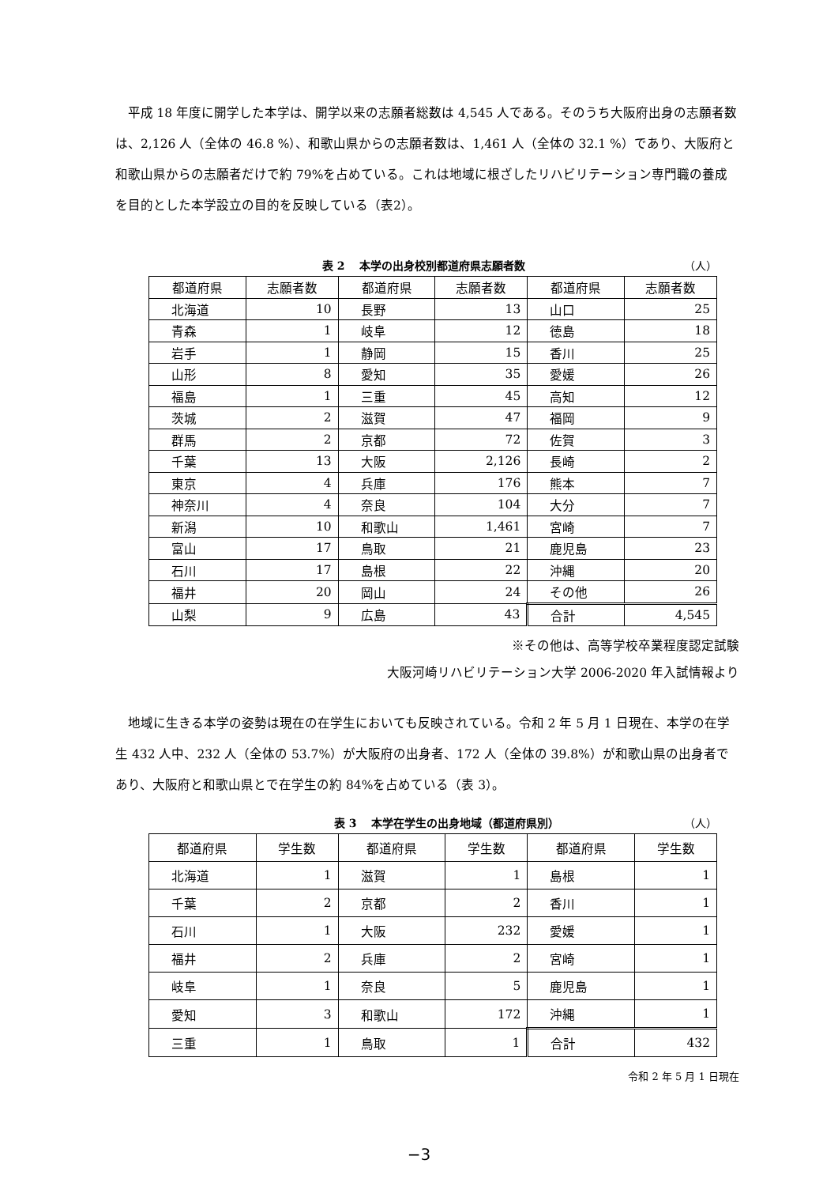平成 18 年度に開学した本学は、開学以来の志願者総数は 4,545 人である。そのうち大阪府出身の志願者数は、2,126 人（全体の 46.8 %）、和歌山県からの志願者数は、1,461 人（全体の 32.1 %）であり、大阪府と和歌山県からの志願者だけで約 79%を占めている。これは地域に根ざしたリハビリテーション専門職の養成を目的とした本学設立の目的を反映している（表2）。
表 2　 本学の出身校別都道府県志願者数 （人）
| 都道府県 | 志願者数 | 都道府県 | 志願者数 | 都道府県 | 志願者数 |
| --- | --- | --- | --- | --- | --- |
| 北海道 | 10 | 長野 | 13 | 山口 | 25 |
| 青森 | 1 | 岐阜 | 12 | 徳島 | 18 |
| 岩手 | 1 | 静岡 | 15 | 香川 | 25 |
| 山形 | 8 | 愛知 | 35 | 愛媛 | 26 |
| 福島 | 1 | 三重 | 45 | 高知 | 12 |
| 茨城 | 2 | 滋賀 | 47 | 福岡 | 9 |
| 群馬 | 2 | 京都 | 72 | 佐賀 | 3 |
| 千葉 | 13 | 大阪 | 2,126 | 長崎 | 2 |
| 東京 | 4 | 兵庫 | 176 | 熊本 | 7 |
| 神奈川 | 4 | 奈良 | 104 | 大分 | 7 |
| 新潟 | 10 | 和歌山 | 1,461 | 宮崎 | 7 |
| 富山 | 17 | 鳥取 | 21 | 鹿児島 | 23 |
| 石川 | 17 | 島根 | 22 | 沖縄 | 20 |
| 福井 | 20 | 岡山 | 24 | その他 | 26 |
| 山梨 | 9 | 広島 | 43 | 合計 | 4,545 |
※その他は、高等学校卒業程度認定試験
大阪河崎リハビリテーション大学 2006-2020 年入試情報より
地域に生きる本学の姿勢は現在の在学生においても反映されている。令和 2 年 5 月 1 日現在、本学の在学生 432 人中、232 人（全体の 53.7%）が大阪府の出身者、172 人（全体の 39.8%）が和歌山県の出身者であり、大阪府と和歌山県とで在学生の約 84%を占めている（表 3）。
表 3　 本学在学生の出身地域（都道府県別） （人）
| 都道府県 | 学生数 | 都道府県 | 学生数 | 都道府県 | 学生数 |
| --- | --- | --- | --- | --- | --- |
| 北海道 | 1 | 滋賀 | 1 | 島根 | 1 |
| 千葉 | 2 | 京都 | 2 | 香川 | 1 |
| 石川 | 1 | 大阪 | 232 | 愛媛 | 1 |
| 福井 | 2 | 兵庫 | 2 | 宮崎 | 1 |
| 岐阜 | 1 | 奈良 | 5 | 鹿児島 | 1 |
| 愛知 | 3 | 和歌山 | 172 | 沖縄 | 1 |
| 三重 | 1 | 鳥取 | 1 | 合計 | 432 |
令和 2 年 5 月 1 日現在
−3